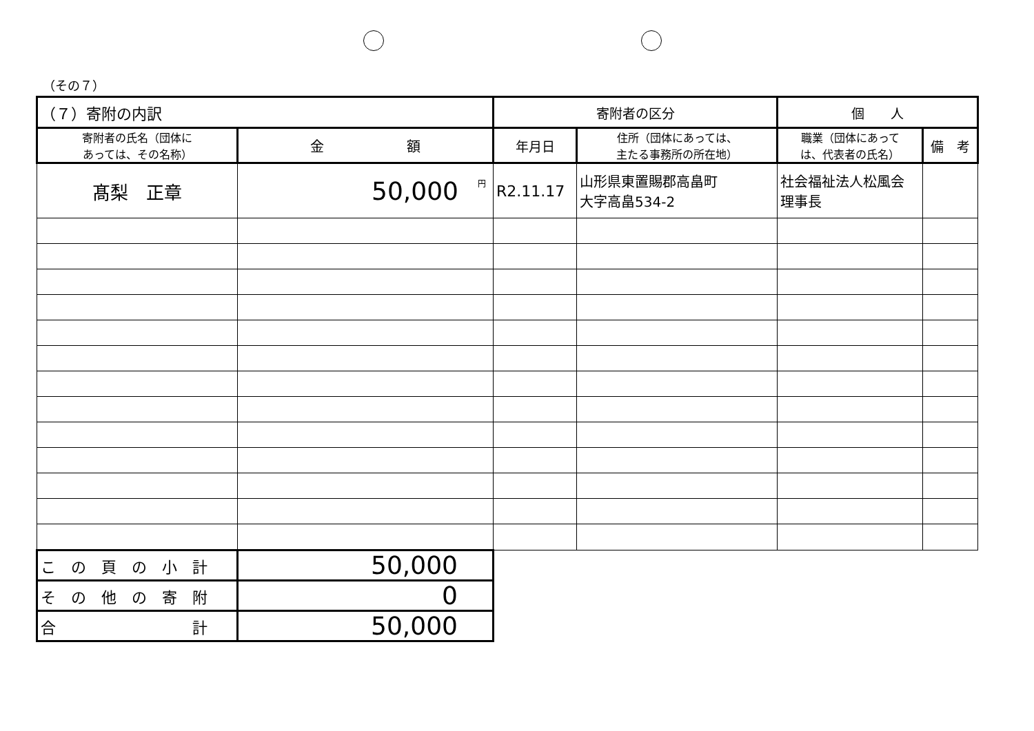（その７）
| （７）寄附の内訳 | | 寄附者の区分 | | 個 人 | |
| 寄附者の氏名（団体に あっては、その名称） | 金 額 | 年月日 | 住所（団体にあっては、 主たる事務所の所在地） | 職業（団体にあって は、代表者の氏名） | 備 考 |
| 髙梨 正章 | <sup>円</sup>50,000 | R2.11.17 | 山形県東置賜郡高畠町 大字高畠534-2 | 社会福祉法人松風会 理事長 | |
| こ の 頁 の 小 計 | 50,000 | | | | |
| そ の 他 の 寄 附 | 0 | | | | |
| 合 計 | 50,000 | | | | |